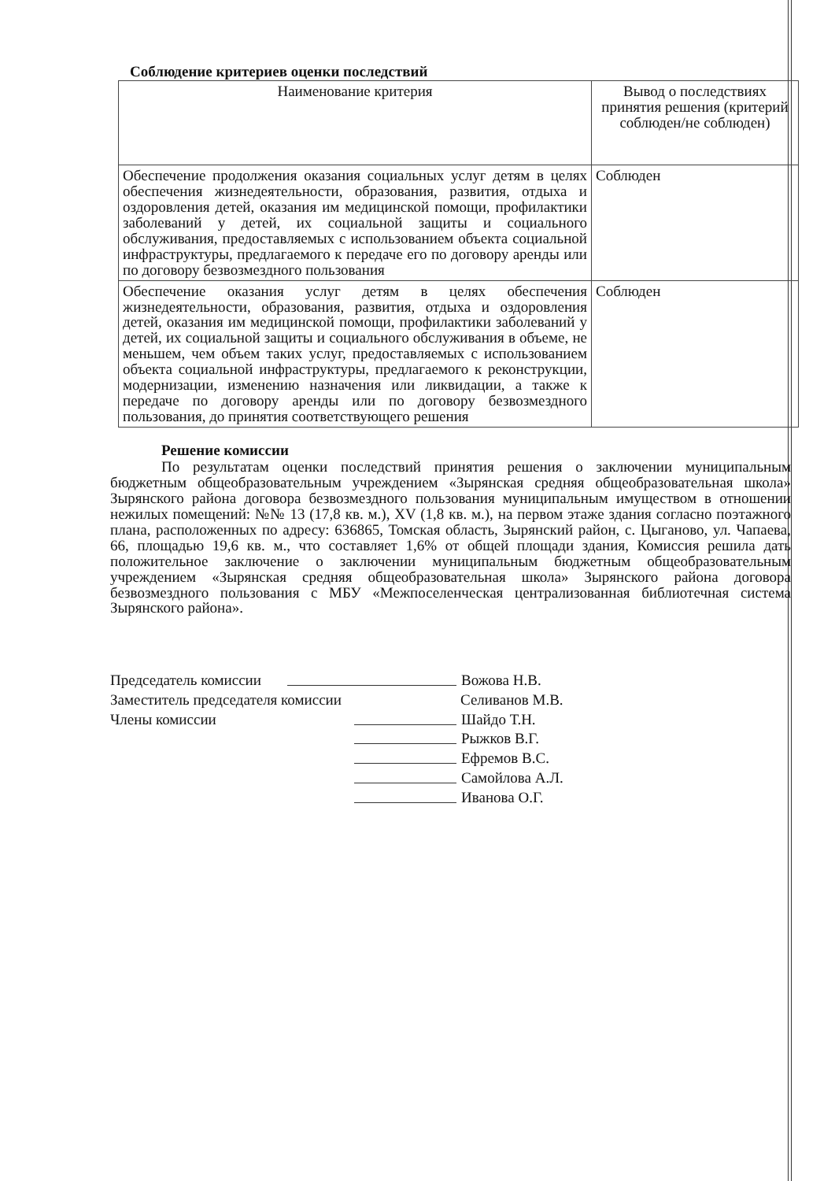Соблюдение критериев оценки последствий
| Наименование критерия | Вывод о последствиях принятия решения (критерий соблюден/не соблюден) |
| --- | --- |
| Обеспечение продолжения оказания социальных услуг детям в целях обеспечения жизнедеятельности, образования, развития, отдыха и оздоровления детей, оказания им медицинской помощи, профилактики заболеваний у детей, их социальной защиты и социального обслуживания, предоставляемых с использованием объекта социальной инфраструктуры, предлагаемого к передаче его по договору аренды или по договору безвозмездного пользования | Соблюден |
| Обеспечение оказания услуг детям в целях обеспечения жизнедеятельности, образования, развития, отдыха и оздоровления детей, оказания им медицинской помощи, профилактики заболеваний у детей, их социальной защиты и социального обслуживания в объеме, не меньшем, чем объем таких услуг, предоставляемых с использованием объекта социальной инфраструктуры, предлагаемого к реконструкции, модернизации, изменению назначения или ликвидации, а также к передаче по договору аренды или по договору безвозмездного пользования, до принятия соответствующего решения | Соблюден |
Решение комиссии
По результатам оценки последствий принятия решения о заключении муниципальным бюджетным общеобразовательным учреждением «Зырянская средняя общеобразовательная школа» Зырянского района договора безвозмездного пользования муниципальным имуществом в отношении нежилых помещений: №№ 13 (17,8 кв. м.), XV (1,8 кв. м.), на первом этаже здания согласно поэтажного плана, расположенных по адресу: 636865, Томская область, Зырянский район, с. Цыганово, ул. Чапаева, 66, площадью 19,6 кв. м., что составляет 1,6% от общей площади здания, Комиссия решила дать положительное заключение о заключении муниципальным бюджетным общеобразовательным учреждением «Зырянская средняя общеобразовательная школа» Зырянского района договора безвозмездного пользования с МБУ «Межпоселенческая централизованная библиотечная система Зырянского района».
Председатель комиссии
Вожова Н.В.
Заместитель председателя комиссии Селиванов М.В.
Члены комиссии Шайдо Т.Н.
Рыжков В.Г.
Ефремов В.С.
Самойлова А.Л.
Иванова О.Г.